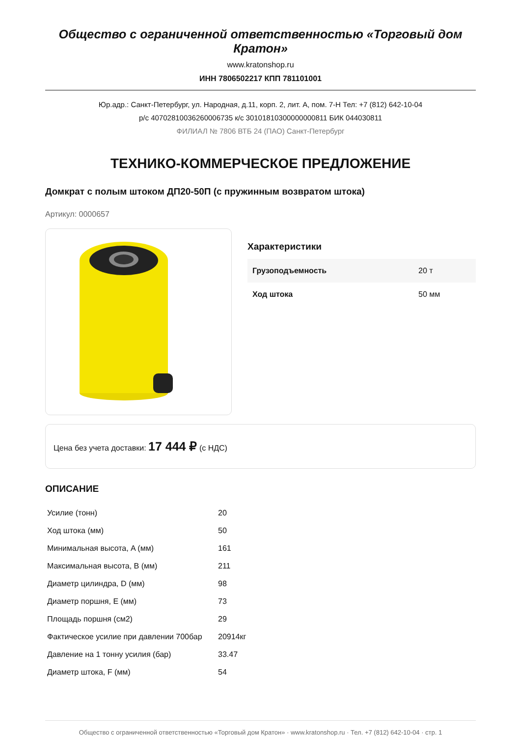Общество с ограниченной ответственностью «Торговый дом Кратон»
www.kratonshop.ru
ИНН 7806502217 КПП 781101001
Юр.адр.: Санкт-Петербург, ул. Народная, д.11, корп. 2, лит. А, пом. 7-Н Тел: +7 (812) 642-10-04
р/с 40702810036260006735 к/с 30101810300000000811 БИК 044030811
ФИЛИАЛ № 7806 ВТБ 24 (ПАО) Санкт-Петербург
ТЕХНИКО-КОММЕРЧЕСКОЕ ПРЕДЛОЖЕНИЕ
Домкрат с полым штоком ДП20-50П (с пружинным возвратом штока)
Артикул: 0000657
Характеристики
| Грузоподъемность | 20 т |
| Ход штока | 50 мм |
Цена без учета доставки: 17 444 ₽ (с НДС)
ОПИСАНИЕ
| Усилие (тонн) | 20 |
| Ход штока (мм) | 50 |
| Минимальная высота, A (мм) | 161 |
| Максимальная высота, B (мм) | 211 |
| Диаметр цилиндра, D (мм) | 98 |
| Диаметр поршня, E (мм) | 73 |
| Площадь поршня (см2) | 29 |
| Фактическое усилие при давлении 700бар | 20914кг |
| Давление на 1 тонну усилия (бар) | 33.47 |
| Диаметр штока, F (мм) | 54 |
Общество с ограниченной ответственностью «Торговый дом Кратон» · www.kratonshop.ru · Тел. +7 (812) 642-10-04 · стр. 1